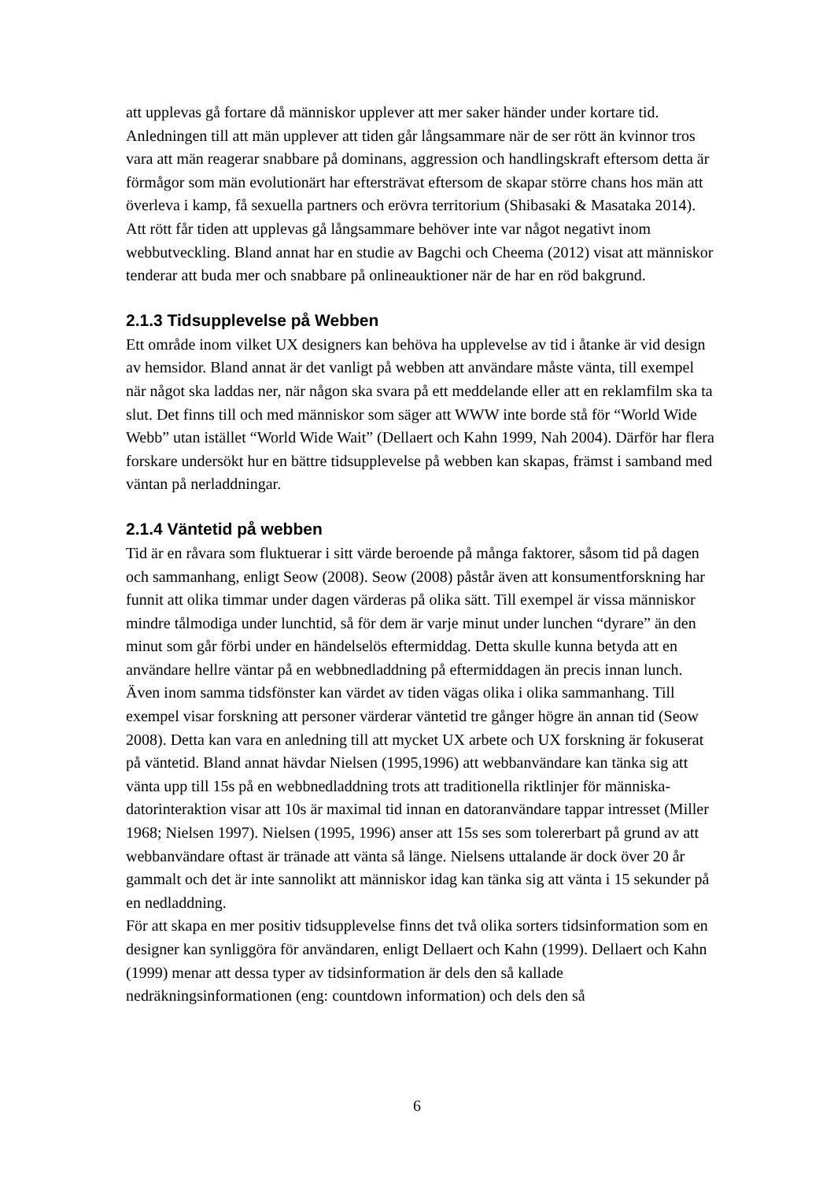att upplevas gå fortare då människor upplever att mer saker händer under kortare tid. Anledningen till att män upplever att tiden går långsammare när de ser rött än kvinnor tros vara att män reagerar snabbare på dominans, aggression och handlingskraft eftersom detta är förmågor som män evolutionärt har eftersträvat eftersom de skapar större chans hos män att överleva i kamp, få sexuella partners och erövra territorium (Shibasaki & Masataka 2014). Att rött får tiden att upplevas gå långsammare behöver inte var något negativt inom webbutveckling. Bland annat har en studie av Bagchi och Cheema (2012) visat att människor tenderar att buda mer och snabbare på onlineauktioner när de har en röd bakgrund.
2.1.3 Tidsupplevelse på Webben
Ett område inom vilket UX designers kan behöva ha upplevelse av tid i åtanke är vid design av hemsidor. Bland annat är det vanligt på webben att användare måste vänta, till exempel när något ska laddas ner, när någon ska svara på ett meddelande eller att en reklamfilm ska ta slut. Det finns till och med människor som säger att WWW inte borde stå för “World Wide Webb” utan istället “World Wide Wait” (Dellaert och Kahn 1999, Nah 2004). Därför har flera forskare undersökt hur en bättre tidsupplevelse på webben kan skapas, främst i samband med väntan på nerladdningar.
2.1.4 Väntetid på webben
Tid är en råvara som fluktuerar i sitt värde beroende på många faktorer, såsom tid på dagen och sammanhang, enligt Seow (2008). Seow (2008) påstår även att konsumentforskning har funnit att olika timmar under dagen värderas på olika sätt. Till exempel är vissa människor mindre tålmodiga under lunchtid, så för dem är varje minut under lunchen “dyrare” än den minut som går förbi under en händelselös eftermiddag. Detta skulle kunna betyda att en användare hellre väntar på en webbnedladdning på eftermiddagen än precis innan lunch. Även inom samma tidsfönster kan värdet av tiden vägas olika i olika sammanhang. Till exempel visar forskning att personer värderar väntetid tre gånger högre än annan tid (Seow 2008). Detta kan vara en anledning till att mycket UX arbete och UX forskning är fokuserat på väntetid. Bland annat hävdar Nielsen (1995,1996) att webbanvändare kan tänka sig att vänta upp till 15s på en webbnedladdning trots att traditionella riktlinjer för människa-datorinteraktion visar att 10s är maximal tid innan en datoranvändare tappar intresset (Miller 1968; Nielsen 1997). Nielsen (1995, 1996) anser att 15s ses som tolererbart på grund av att webbanvändare oftast är tränade att vänta så länge. Nielsens uttalande är dock över 20 år gammalt och det är inte sannolikt att människor idag kan tänka sig att vänta i 15 sekunder på en nedladdning.
För att skapa en mer positiv tidsupplevelse finns det två olika sorters tidsinformation som en designer kan synliggöra för användaren, enligt Dellaert och Kahn (1999). Dellaert och Kahn (1999) menar att dessa typer av tidsinformation är dels den så kallade nedräkningsinformationen (eng: countdown information) och dels den så
6